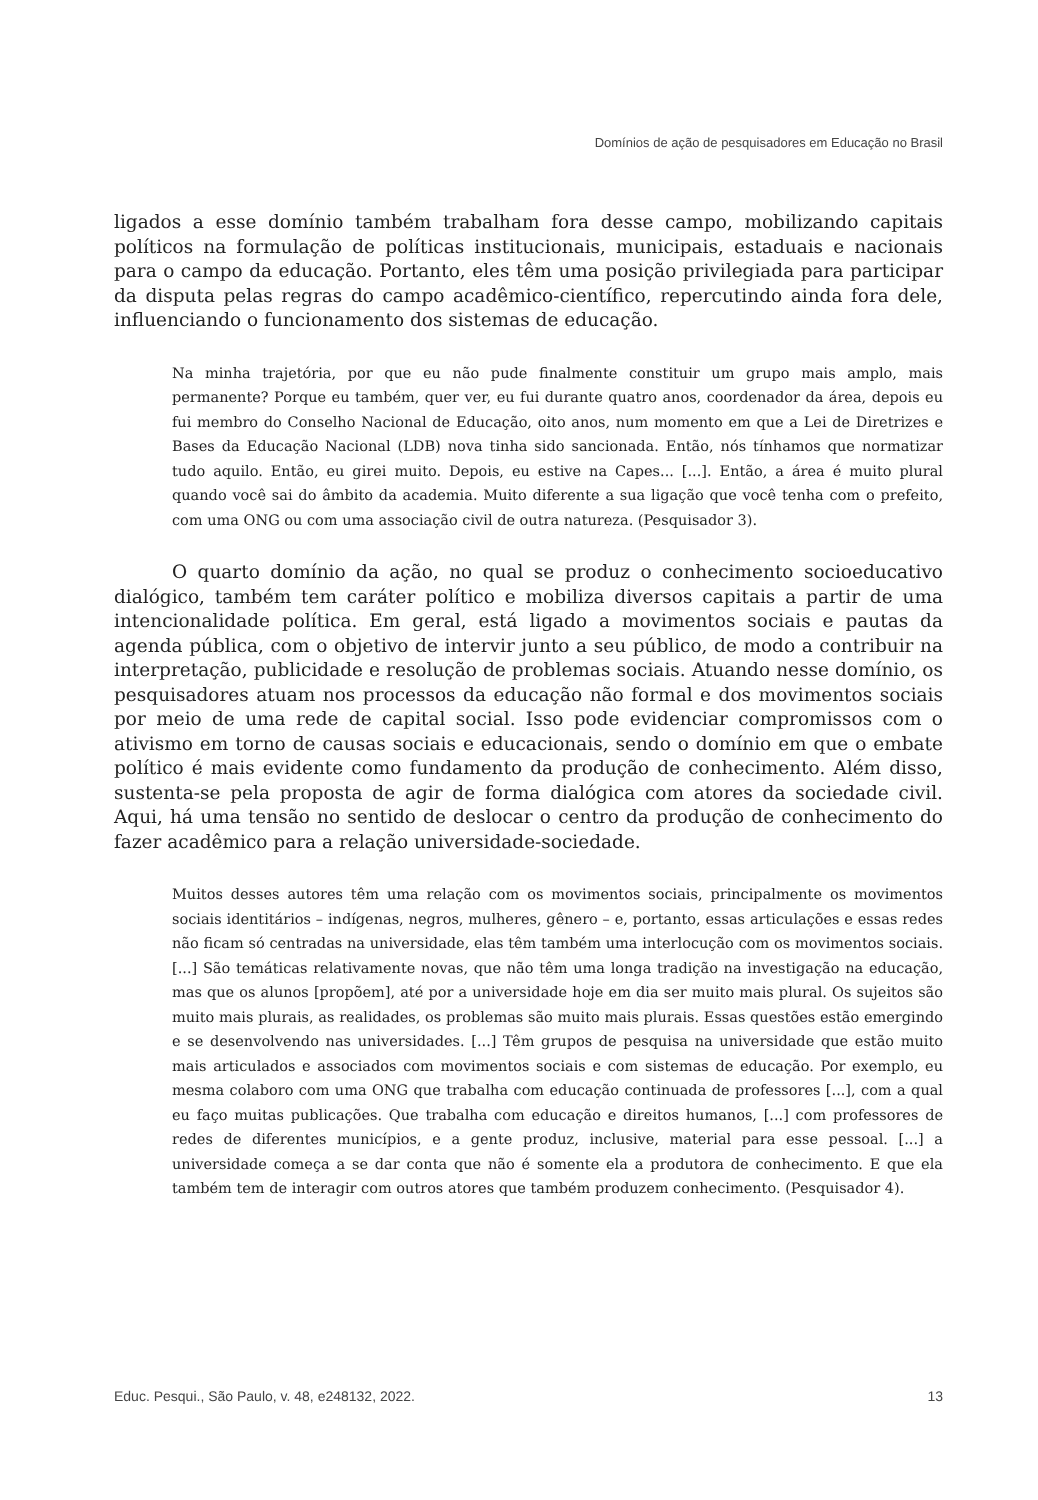Domínios de ação de pesquisadores em Educação no Brasil
ligados a esse domínio também trabalham fora desse campo, mobilizando capitais políticos na formulação de políticas institucionais, municipais, estaduais e nacionais para o campo da educação. Portanto, eles têm uma posição privilegiada para participar da disputa pelas regras do campo acadêmico-científico, repercutindo ainda fora dele, influenciando o funcionamento dos sistemas de educação.
Na minha trajetória, por que eu não pude finalmente constituir um grupo mais amplo, mais permanente? Porque eu também, quer ver, eu fui durante quatro anos, coordenador da área, depois eu fui membro do Conselho Nacional de Educação, oito anos, num momento em que a Lei de Diretrizes e Bases da Educação Nacional (LDB) nova tinha sido sancionada. Então, nós tínhamos que normatizar tudo aquilo. Então, eu girei muito. Depois, eu estive na Capes... [...]. Então, a área é muito plural quando você sai do âmbito da academia. Muito diferente a sua ligação que você tenha com o prefeito, com uma ONG ou com uma associação civil de outra natureza. (Pesquisador 3).
O quarto domínio da ação, no qual se produz o conhecimento socioeducativo dialógico, também tem caráter político e mobiliza diversos capitais a partir de uma intencionalidade política. Em geral, está ligado a movimentos sociais e pautas da agenda pública, com o objetivo de intervir junto a seu público, de modo a contribuir na interpretação, publicidade e resolução de problemas sociais. Atuando nesse domínio, os pesquisadores atuam nos processos da educação não formal e dos movimentos sociais por meio de uma rede de capital social. Isso pode evidenciar compromissos com o ativismo em torno de causas sociais e educacionais, sendo o domínio em que o embate político é mais evidente como fundamento da produção de conhecimento. Além disso, sustenta-se pela proposta de agir de forma dialógica com atores da sociedade civil. Aqui, há uma tensão no sentido de deslocar o centro da produção de conhecimento do fazer acadêmico para a relação universidade-sociedade.
Muitos desses autores têm uma relação com os movimentos sociais, principalmente os movimentos sociais identitários – indígenas, negros, mulheres, gênero – e, portanto, essas articulações e essas redes não ficam só centradas na universidade, elas têm também uma interlocução com os movimentos sociais. [...] São temáticas relativamente novas, que não têm uma longa tradição na investigação na educação, mas que os alunos [propõem], até por a universidade hoje em dia ser muito mais plural. Os sujeitos são muito mais plurais, as realidades, os problemas são muito mais plurais. Essas questões estão emergindo e se desenvolvendo nas universidades. [...] Têm grupos de pesquisa na universidade que estão muito mais articulados e associados com movimentos sociais e com sistemas de educação. Por exemplo, eu mesma colaboro com uma ONG que trabalha com educação continuada de professores [...], com a qual eu faço muitas publicações. Que trabalha com educação e direitos humanos, [...] com professores de redes de diferentes municípios, e a gente produz, inclusive, material para esse pessoal. [...] a universidade começa a se dar conta que não é somente ela a produtora de conhecimento. E que ela também tem de interagir com outros atores que também produzem conhecimento. (Pesquisador 4).
Educ. Pesqui., São Paulo, v. 48, e248132, 2022. 13